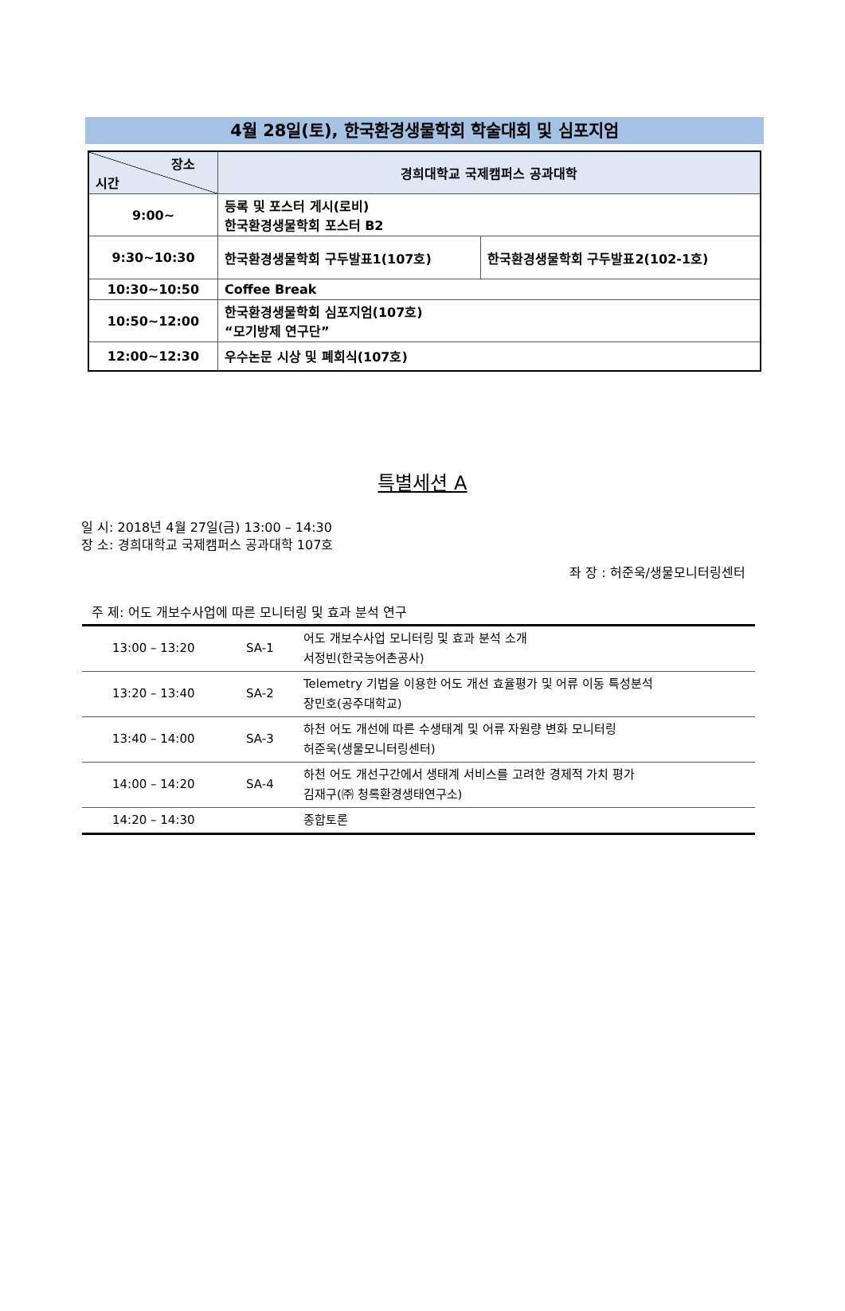4월 28일(토), 한국환경생물학회 학술대회 및 심포지엄
| 장소 시간 | 경희대학교 국제캠퍼스 공과대학 | |
| 9:00~ | 등록 및 포스터 게시(로비) 한국환경생물학회 포스터 B2 | |
| 9:30~10:30 | 한국환경생물학회 구두발표1(107호) | 한국환경생물학회 구두발표2(102-1호) |
| 10:30~10:50 | Coffee Break | |
| 10:50~12:00 | 한국환경생물학회 심포지엄(107호) “모기방제 연구단” | |
| 12:00~12:30 | 우수논문 시상 및 폐회식(107호) | |
특별세션 A
일 시: 2018년 4월 27일(금) 13:00 – 14:30
장 소: 경희대학교 국제캠퍼스 공과대학 107호
좌 장 : 허준욱/생물모니터링센터
주 제: 어도 개보수사업에 따른 모니터링 및 효과 분석 연구
| 13:00 – 13:20 | SA-1 | 어도 개보수사업 모니터링 및 효과 분석 소개 서정빈(한국농어촌공사) |
| 13:20 – 13:40 | SA-2 | Telemetry 기법을 이용한 어도 개선 효율평가 및 어류 이동 특성분석 장민호(공주대학교) |
| 13:40 – 14:00 | SA-3 | 하천 어도 개선에 따른 수생태계 및 어류 자원량 변화 모니터링 허준욱(생물모니터링센터) |
| 14:00 – 14:20 | SA-4 | 하천 어도 개선구간에서 생태계 서비스를 고려한 경제적 가치 평가 김재구(㈜ 청록환경생태연구소) |
| 14:20 – 14:30 | | 종합토론 |